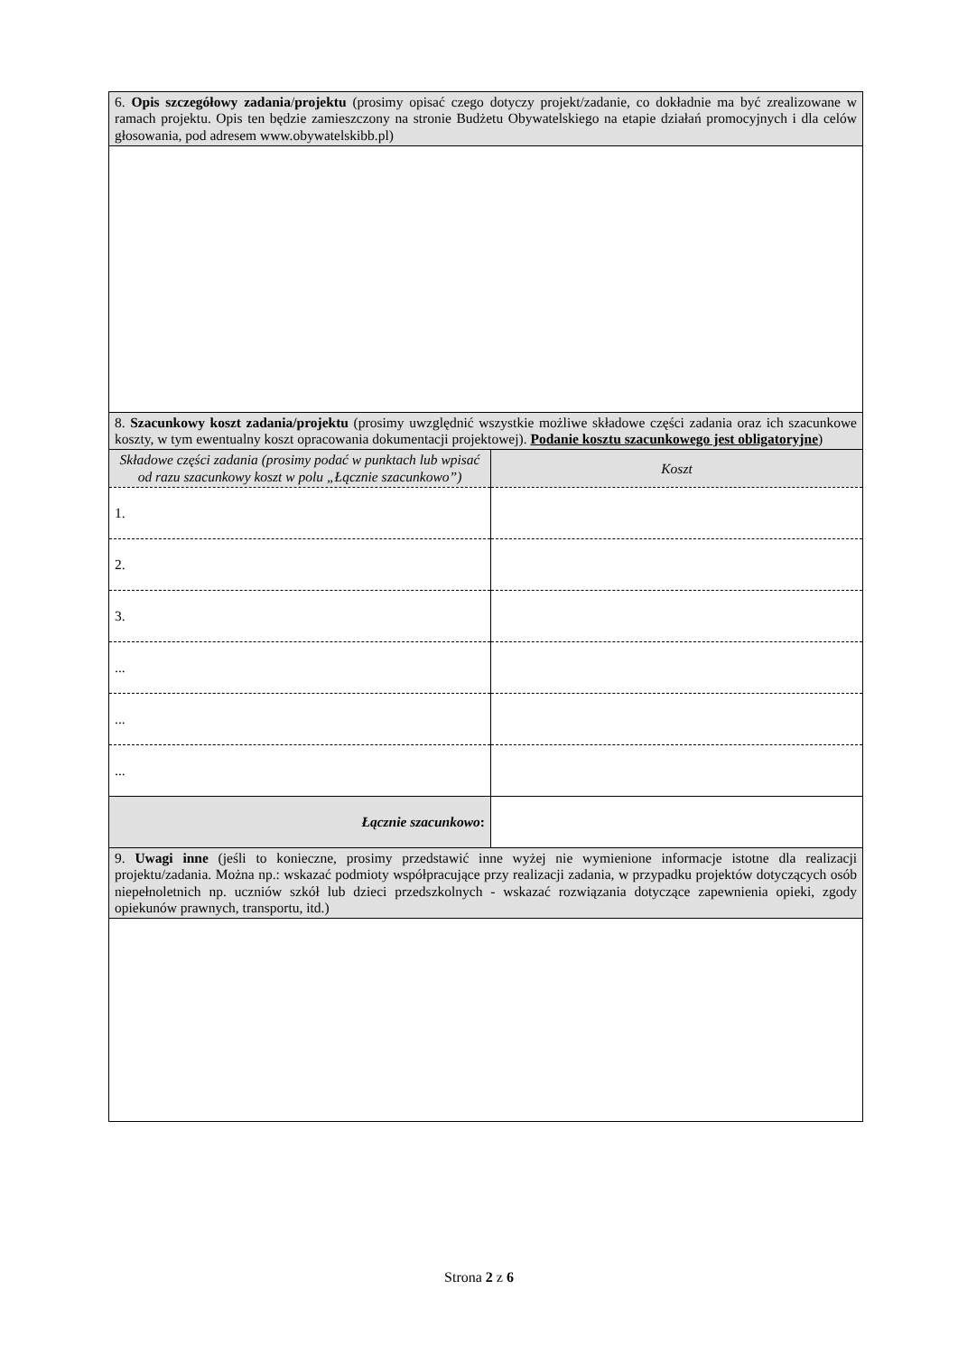| 6. Opis szczegółowy zadania / projektu (prosimy opisać czego dotyczy projekt/zadanie, co dokładnie ma być zrealizowane w ramach projektu. Opis ten będzie zamieszczony na stronie Budżetu Obywatelskiego na etapie działań promocyjnych i dla celów głosowania, pod adresem www.obywatelskibb.pl) | |
| 8. Szacunkowy koszt zadania/projektu (prosimy uwzględnić wszystkie możliwe składowe części zadania oraz ich szacunkowe koszty, w tym ewentualny koszt opracowania dokumentacji projektowej). Podanie kosztu szacunkowego jest obligatoryjne ) | |
| Składowe części zadania (prosimy podać w punktach lub wpisać od razu szacunkowy koszt w polu „Łącznie szacunkowo”) | Koszt |
| 1. | |
| 2. | |
| 3. | |
| ... | |
| ... | |
| ... | |
| Łącznie szacunkowo : | |
| 9. Uwagi inne (jeśli to konieczne, prosimy przedstawić inne wyżej nie wymienione informacje istotne dla realizacji projektu/zadania. Można np.: wskazać podmioty współpracujące przy realizacji zadania, w przypadku projektów dotyczących osób niepełnoletnich np. uczniów szkół lub dzieci przedszkolnych - wskazać rozwiązania dotyczące zapewnienia opieki, zgody opiekunów prawnych, transportu, itd.) | |
Strona 2 z 6